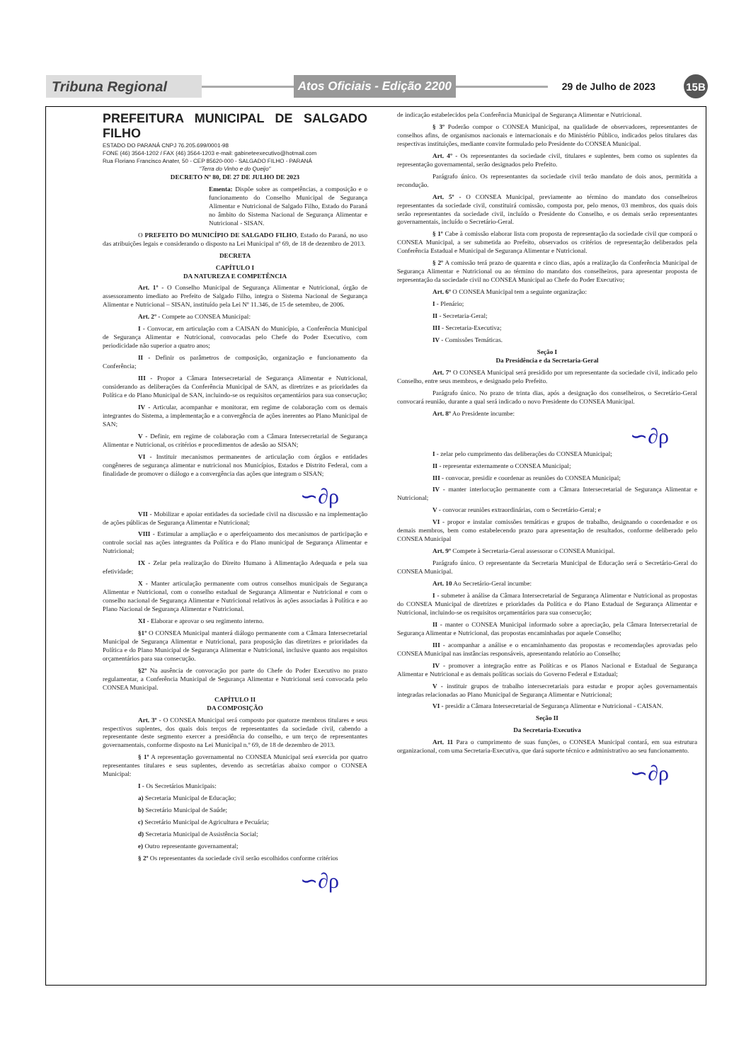Tribuna Regional
Atos Oficiais - Edição 2200
29 de Julho de 2023
15B
PREFEITURA MUNICIPAL DE SALGADO FILHO
ESTADO DO PARANÁ CNPJ 76.205.699/0001-98
FONE (46) 3564-1202 / FAX (46) 3564-1203 e-mail: gabineteexecutivo@hotmail.com
Rua Floriano Francisco Anater, 50 - CEP 85620-000 - SALGADO FILHO - PARANÁ
"Terra do Vinho e do Queijo"
DECRETO Nº 80, DE 27 DE JULHO DE 2023
Ementa: Dispõe sobre as competências, a composição e o funcionamento do Conselho Municipal de Segurança Alimentar e Nutricional de Salgado Filho, Estado do Paraná no âmbito do Sistema Nacional de Segurança Alimentar e Nutricional - SISAN.
O PREFEITO DO MUNICÍPIO DE SALGADO FILHO, Estado do Paraná, no uso das atribuições legais e considerando o disposto na Lei Municipal nº 69, de 18 de dezembro de 2013.
DECRETA
CAPÍTULO I
DA NATUREZA E COMPETÊNCIA
Art. 1º - O Conselho Municipal de Segurança Alimentar e Nutricional, órgão de assessoramento imediato ao Prefeito de Salgado Filho, integra o Sistema Nacional de Segurança Alimentar e Nutricional – SISAN, instituído pela Lei Nº 11.346, de 15 de setembro, de 2006.
Art. 2º - Compete ao CONSEA Municipal:
I - Convocar, em articulação com a CAISAN do Município, a Conferência Municipal de Segurança Alimentar e Nutricional, convocadas pelo Chefe do Poder Executivo, com periodicidade não superior a quatro anos;
II - Definir os parâmetros de composição, organização e funcionamento da Conferência;
III - Propor a Câmara Intersecretarial de Segurança Alimentar e Nutricional, considerando as deliberações da Conferência Municipal de SAN, as diretrizes e as prioridades da Política e do Plano Municipal de SAN, incluindo-se os requisitos orçamentários para sua consecução;
IV - Articular, acompanhar e monitorar, em regime de colaboração com os demais integrantes do Sistema, a implementação e a convergência de ações inerentes ao Plano Municipal de SAN;
V - Definir, em regime de colaboração com a Câmara Intersecretarial de Segurança Alimentar e Nutricional, os critérios e procedimentos de adesão ao SISAN;
VI - Instituir mecanismos permanentes de articulação com órgãos e entidades congêneres de segurança alimentar e nutricional nos Municípios, Estados e Distrito Federal, com a finalidade de promover o diálogo e a convergência das ações que integram o SISAN;
∽∂ρ
VII - Mobilizar e apoiar entidades da sociedade civil na discussão e na implementação de ações públicas de Segurança Alimentar e Nutricional;
VIII - Estimular a ampliação e o aperfeiçoamento dos mecanismos de participação e controle social nas ações integrantes da Política e do Plano municipal de Segurança Alimentar e Nutricional;
IX - Zelar pela realização do Direito Humano à Alimentação Adequada e pela sua efetividade;
X - Manter articulação permanente com outros conselhos municipais de Segurança Alimentar e Nutricional, com o conselho estadual de Segurança Alimentar e Nutricional e com o conselho nacional de Segurança Alimentar e Nutricional relativos às ações associadas à Política e ao Plano Nacional de Segurança Alimentar e Nutricional.
XI - Elaborar e aprovar o seu regimento interno.
§1º O CONSEA Municipal manterá diálogo permanente com a Câmara Intersecretarial Municipal de Segurança Alimentar e Nutricional, para proposição das diretrizes e prioridades da Política e do Plano Municipal de Segurança Alimentar e Nutricional, inclusive quanto aos requisitos orçamentários para sua consecução.
§2º Na ausência de convocação por parte do Chefe do Poder Executivo no prazo regulamentar, a Conferência Municipal de Segurança Alimentar e Nutricional será convocada pelo CONSEA Municipal.
CAPÍTULO II
DA COMPOSIÇÃO
Art. 3º - O CONSEA Municipal será composto por quatorze membros titulares e seus respectivos suplentes, dos quais dois terços de representantes da sociedade civil, cabendo a representante deste segmento exercer a presidência do conselho, e um terço de representantes governamentais, conforme disposto na Lei Municipal n.º 69, de 18 de dezembro de 2013.
§ 1º A representação governamental no CONSEA Municipal será exercida por quatro representantes titulares e seus suplentes, devendo as secretárias abaixo compor o CONSEA Municipal:
I - Os Secretários Municipais:
a) Secretaria Municipal de Educação;
b) Secretário Municipal de Saúde;
c) Secretário Municipal de Agricultura e Pecuária;
d) Secretaria Municipal de Assistência Social;
e) Outro representante governamental;
§ 2º Os representantes da sociedade civil serão escolhidos conforme critérios
∽∂ρ
de indicação estabelecidos pela Conferência Municipal de Segurança Alimentar e Nutricional.
§ 3º Poderão compor o CONSEA Municipal, na qualidade de observadores, representantes de conselhos afins, de organismos nacionais e internacionais e do Ministério Público, indicados pelos titulares das respectivas instituições, mediante convite formulado pelo Presidente do CONSEA Municipal.
Art. 4º - Os representantes da sociedade civil, titulares e suplentes, bem como os suplentes da representação governamental, serão designados pelo Prefeito.
Parágrafo único. Os representantes da sociedade civil terão mandato de dois anos, permitida a recondução.
Art. 5º - O CONSEA Municipal, previamente ao término do mandato dos conselheiros representantes da sociedade civil, constituirá comissão, composta por, pelo menos, 03 membros, dos quais dois serão representantes da sociedade civil, incluído o Presidente do Conselho, e os demais serão representantes governamentais, incluído o Secretário-Geral.
§ 1º Cabe à comissão elaborar lista com proposta de representação da sociedade civil que comporá o CONSEA Municipal, a ser submetida ao Prefeito, observados os critérios de representação deliberados pela Conferência Estadual e Municipal de Segurança Alimentar e Nutricional.
§ 2º A comissão terá prazo de quarenta e cinco dias, após a realização da Conferência Municipal de Segurança Alimentar e Nutricional ou ao término do mandato dos conselheiros, para apresentar proposta de representação da sociedade civil no CONSEA Municipal ao Chefe do Poder Executivo;
Art. 6º O CONSEA Municipal tem a seguinte organização:
I - Plenário;
II - Secretaria-Geral;
III - Secretaria-Executiva;
IV - Comissões Temáticas.
Seção I
Da Presidência e da Secretaria-Geral
Art. 7º O CONSEA Municipal será presidido por um representante da sociedade civil, indicado pelo Conselho, entre seus membros, e designado pelo Prefeito.
Parágrafo único. No prazo de trinta dias, após a designação dos conselheiros, o Secretário-Geral convocará reunião, durante a qual será indicado o novo Presidente do CONSEA Municipal.
Art. 8º Ao Presidente incumbe:
∽∂ρ
I - zelar pelo cumprimento das deliberações do CONSEA Municipal;
II - representar externamente o CONSEA Municipal;
III - convocar, presidir e coordenar as reuniões do CONSEA Municipal;
IV - manter interlocução permanente com a Câmara Intersecretarial de Segurança Alimentar e Nutricional;
V - convocar reuniões extraordinárias, com o Secretário-Geral; e
VI - propor e instalar comissões temáticas e grupos de trabalho, designando o coordenador e os demais membros, bem como estabelecendo prazo para apresentação de resultados, conforme deliberado pelo CONSEA Municipal
Art. 9º Compete à Secretaria-Geral assessorar o CONSEA Municipal.
Parágrafo único. O representante da Secretaria Municipal de Educação será o Secretário-Geral do CONSEA Municipal.
Art. 10 Ao Secretário-Geral incumbe:
I - submeter à análise da Câmara Intersecretarial de Segurança Alimentar e Nutricional as propostas do CONSEA Municipal de diretrizes e prioridades da Política e do Plano Estadual de Segurança Alimentar e Nutricional, incluindo-se os requisitos orçamentários para sua consecução;
II - manter o CONSEA Municipal informado sobre a apreciação, pela Câmara Intersecretarial de Segurança Alimentar e Nutricional, das propostas encaminhadas por aquele Conselho;
III - acompanhar a análise e o encaminhamento das propostas e recomendações aprovadas pelo CONSEA Municipal nas instâncias responsáveis, apresentando relatório ao Conselho;
IV - promover a integração entre as Políticas e os Planos Nacional e Estadual de Segurança Alimentar e Nutricional e as demais políticas sociais do Governo Federal e Estadual;
V - instituir grupos de trabalho intersecretariais para estudar e propor ações governamentais integradas relacionadas ao Plano Municipal de Segurança Alimentar e Nutricional;
VI - presidir a Câmara Intersecretarial de Segurança Alimentar e Nutricional - CAISAN.
Seção II
Da Secretaria-Executiva
Art. 11 Para o cumprimento de suas funções, o CONSEA Municipal contará, em sua estrutura organizacional, com uma Secretaria-Executiva, que dará suporte técnico e administrativo ao seu funcionamento.
∽∂ρ